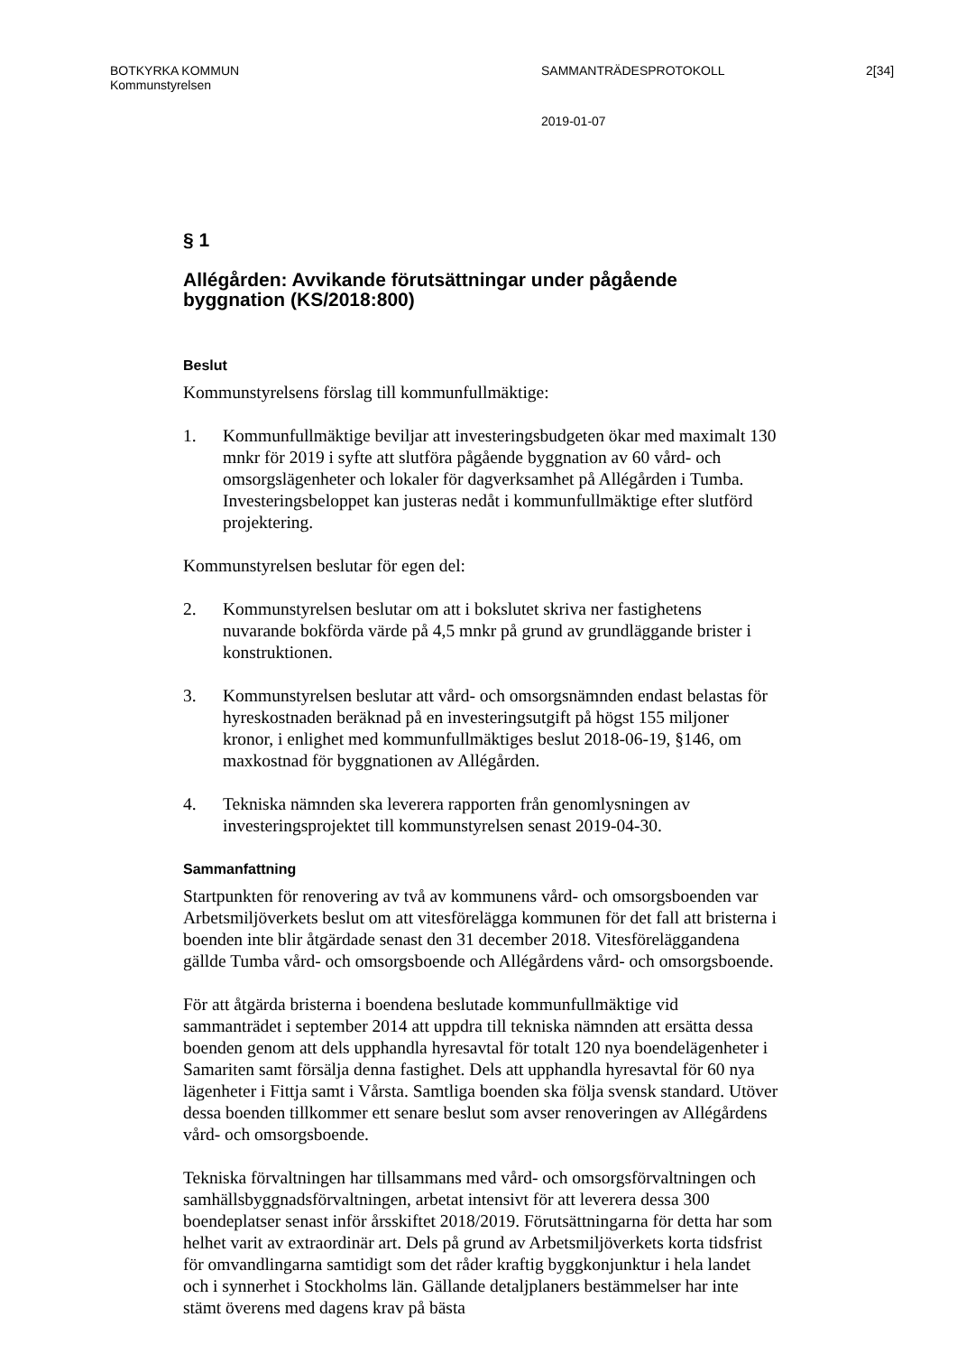BOTKYRKA KOMMUN SAMMANTRÄDESPROTOKOLL 2[34]
Kommunstyrelsen
2019-01-07
§ 1
Allégården: Avvikande förutsättningar under pågående byggnation (KS/2018:800)
Beslut
Kommunstyrelsens förslag till kommunfullmäktige:
1. Kommunfullmäktige beviljar att investeringsbudgeten ökar med maximalt 130 mnkr för 2019 i syfte att slutföra pågående byggnation av 60 vård- och omsorgslägenheter och lokaler för dagverksamhet på Allégården i Tumba. Investeringsbeloppet kan justeras nedåt i kommunfullmäktige efter slutförd projektering.
Kommunstyrelsen beslutar för egen del:
2. Kommunstyrelsen beslutar om att i bokslutet skriva ner fastighetens nuvarande bokförda värde på 4,5 mnkr på grund av grundläggande brister i konstruktionen.
3. Kommunstyrelsen beslutar att vård- och omsorgsnämnden endast belastas för hyreskostnaden beräknad på en investeringsutgift på högst 155 miljoner kronor, i enlighet med kommunfullmäktiges beslut 2018-06-19, §146, om maxkostnad för byggnationen av Allégården.
4. Tekniska nämnden ska leverera rapporten från genomlysningen av investeringsprojektet till kommunstyrelsen senast 2019-04-30.
Sammanfattning
Startpunkten för renovering av två av kommunens vård- och omsorgsboenden var Arbetsmiljöverkets beslut om att vitesförelägga kommunen för det fall att bristerna i boenden inte blir åtgärdade senast den 31 december 2018. Vitesföreläggandena gällde Tumba vård- och omsorgsboende och Allégårdens vård- och omsorgsboende.
För att åtgärda bristerna i boendena beslutade kommunfullmäktige vid sammanträdet i september 2014 att uppdra till tekniska nämnden att ersätta dessa boenden genom att dels upphandla hyresavtal för totalt 120 nya boendelägenheter i Samariten samt försälja denna fastighet. Dels att upphandla hyresavtal för 60 nya lägenheter i Fittja samt i Vårsta. Samtliga boenden ska följa svensk standard. Utöver dessa boenden tillkommer ett senare beslut som avser renoveringen av Allégårdens vård- och omsorgsboende.
Tekniska förvaltningen har tillsammans med vård- och omsorgsförvaltningen och samhällsbyggnadsförvaltningen, arbetat intensivt för att leverera dessa 300 boendeplatser senast inför årsskiftet 2018/2019. Förutsättningarna för detta har som helhet varit av extraordinär art. Dels på grund av Arbetsmiljöverkets korta tidsfrist för omvandlingarna samtidigt som det råder kraftig byggkonjunktur i hela landet och i synnerhet i Stockholms län. Gällande detaljplaners bestämmelser har inte stämt överens med dagens krav på bästa